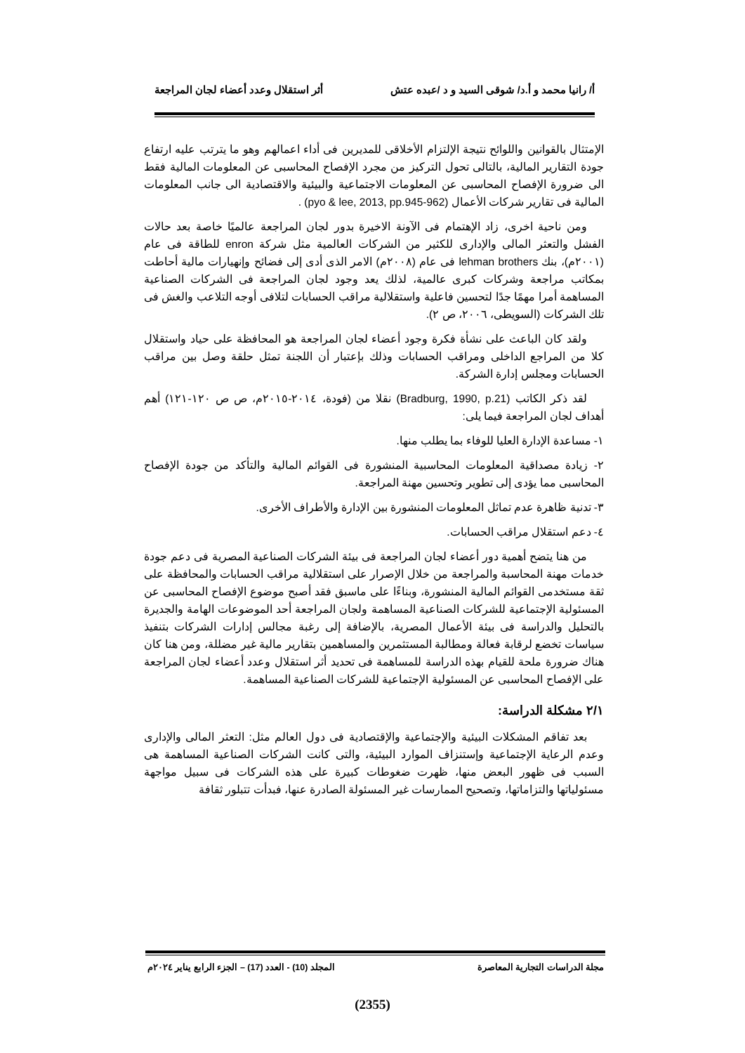أ/ رانيا محمد و أ.د/ شوقى السيد و د /عبده عتش أثر استقلال وعدد أعضاء لجان المراجعة
الإمتثال بالقوانين واللوائح نتيجة الإلتزام الأخلاقى للمديرين فى أداء اعمالهم وهو ما يترتب عليه ارتفاع جودة التقارير المالية، بالتالى تحول التركيز من مجرد الإفصاح المحاسبى عن المعلومات المالية فقط الى ضرورة الإفصاح المحاسبى عن المعلومات الاجتماعية والبيئية والاقتصادية الى جانب المعلومات المالية فى تقارير شركات الأعمال (pyo & lee, 2013, pp.945-962) .
ومن ناحية اخرى، زاد الإهتمام فى الآونة الاخيرة بدور لجان المراجعة عالميًا خاصة بعد حالات الفشل والتعثر المالى والإدارى للكثير من الشركات العالمية مثل شركة enron للطاقة فى عام (٢٠٠١م)، بنك lehman brothers فى عام (٢٠٠٨م) الامر الذى أدى إلى فضائح وإنهيارات مالية أحاطت بمكاتب مراجعة وشركات كبرى عالمية، لذلك يعد وجود لجان المراجعة فى الشركات الصناعية المساهمة أمرا مهمًا جدًا لتحسين فاعلية واستقلالية مراقب الحسابات لتلافى أوجه التلاعب والغش فى تلك الشركات (السويطى، ٢٠٠٦، ص ٢).
ولقد كان الباعث على نشأة فكرة وجود أعضاء لجان المراجعة هو المحافظة على حياد واستقلال كلا من المراجع الداخلى ومراقب الحسابات وذلك بإعتبار أن اللجنة تمثل حلقة وصل بين مراقب الحسابات ومجلس إدارة الشركة.
لقد ذكر الكاتب (Bradburg, 1990, p.21) نقلا من (فودة، ٢٠١٤-٢٠١٥م، ص ص ١٢٠-١٢١) أهم أهداف لجان المراجعة فيما يلى:
١- مساعدة الإدارة العليا للوفاء بما يطلب منها.
٢- زيادة مصداقية المعلومات المحاسبية المنشورة فى القوائم المالية والتأكد من جودة الإفصاح المحاسبى مما يؤدى إلى تطوير وتحسين مهنة المراجعة.
٣- تدنية ظاهرة عدم تماثل المعلومات المنشورة بين الإدارة والأطراف الأخرى.
٤- دعم استقلال مراقب الحسابات.
من هنا يتضح أهمية دور أعضاء لجان المراجعة فى بيئة الشركات الصناعية المصرية فى دعم جودة خدمات مهنة المحاسبة والمراجعة من خلال الإصرار على استقلالية مراقب الحسابات والمحافظة على ثقة مستخدمى القوائم المالية المنشورة، وبناءًا على ماسبق فقد أصبح موضوع الإفصاح المحاسبى عن المسئولية الإجتماعية للشركات الصناعية المساهمة ولجان المراجعة أحد الموضوعات الهامة والجديرة بالتحليل والدراسة فى بيئة الأعمال المصرية، بالإضافة إلى رغبة مجالس إدارات الشركات بتنفيذ سياسات تخضع لرقابة فعالة ومطالبة المستثمرين والمساهمين بتقارير مالية غير مضللة، ومن هنا كان هناك ضرورة ملحة للقيام بهذه الدراسة للمساهمة فى تحديد أثر استقلال وعدد أعضاء لجان المراجعة على الإفصاح المحاسبى عن المسئولية الإجتماعية للشركات الصناعية المساهمة.
٢/١ مشكلة الدراسة:
بعد تفاقم المشكلات البيئية والإجتماعية والإقتصادية فى دول العالم مثل: التعثر المالى والإدارى وعدم الرعاية الإجتماعية وإستنزاف الموارد البيئية، والتى كانت الشركات الصناعية المساهمة هى السبب فى ظهور البعض منها، ظهرت ضغوطات كبيرة على هذه الشركات فى سبيل مواجهة مسئولياتها والتزاماتها، وتصحيح الممارسات غير المسئولة الصادرة عنها، فبدأت تتبلور ثقافة
مجلة الدراسات التجارية المعاصرة المجلد (10) - العدد (17) – الجزء الرابع يناير ٢٠٢٤م
(2355)